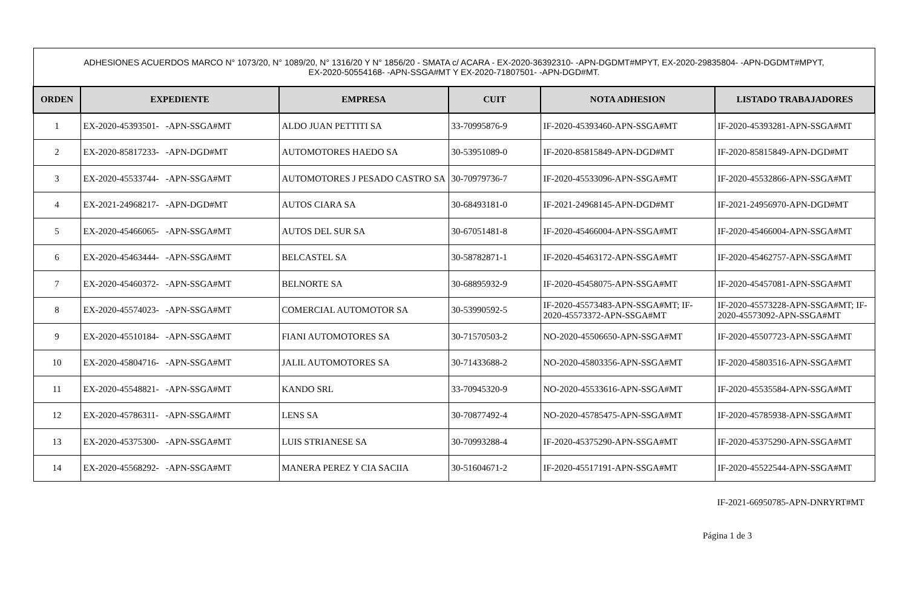| ADHESIONES ACUERDOS MARCO N° 1073/20, N° 1089/20, N° 1316/20 Y N° 1856/20 - SMATA c/ ACARA - EX-2020-36392310- -APN-DGDMT#MPYT, EX-2020-29835804- -APN-DGDMT#MPYT, EX-2020-50554168- -APN-SSGA#MT Y EX-2020-71807501- -APN-DGD#MT. | | | | | |
| ORDEN | EXPEDIENTE | EMPRESA | CUIT | NOTA ADHESION | LISTADO TRABAJADORES |
| 1 | EX-2020-45393501- -APN-SSGA#MT | ALDO JUAN PETTITI SA | 33-70995876-9 | IF-2020-45393460-APN-SSGA#MT | IF-2020-45393281-APN-SSGA#MT |
| 2 | EX-2020-85817233- -APN-DGD#MT | AUTOMOTORES HAEDO SA | 30-53951089-0 | IF-2020-85815849-APN-DGD#MT | IF-2020-85815849-APN-DGD#MT |
| 3 | EX-2020-45533744- -APN-SSGA#MT | AUTOMOTORES J PESADO CASTRO SA | 30-70979736-7 | IF-2020-45533096-APN-SSGA#MT | IF-2020-45532866-APN-SSGA#MT |
| 4 | EX-2021-24968217- -APN-DGD#MT | AUTOS CIARA SA | 30-68493181-0 | IF-2021-24968145-APN-DGD#MT | IF-2021-24956970-APN-DGD#MT |
| 5 | EX-2020-45466065- -APN-SSGA#MT | AUTOS DEL SUR SA | 30-67051481-8 | IF-2020-45466004-APN-SSGA#MT | IF-2020-45466004-APN-SSGA#MT |
| 6 | EX-2020-45463444- -APN-SSGA#MT | BELCASTEL SA | 30-58782871-1 | IF-2020-45463172-APN-SSGA#MT | IF-2020-45462757-APN-SSGA#MT |
| 7 | EX-2020-45460372- -APN-SSGA#MT | BELNORTE SA | 30-68895932-9 | IF-2020-45458075-APN-SSGA#MT | IF-2020-45457081-APN-SSGA#MT |
| 8 | EX-2020-45574023- -APN-SSGA#MT | COMERCIAL AUTOMOTOR SA | 30-53990592-5 | IF-2020-45573483-APN-SSGA#MT; IF-2020-45573372-APN-SSGA#MT | IF-2020-45573228-APN-SSGA#MT; IF-2020-45573092-APN-SSGA#MT |
| 9 | EX-2020-45510184- -APN-SSGA#MT | FIANI AUTOMOTORES SA | 30-71570503-2 | NO-2020-45506650-APN-SSGA#MT | IF-2020-45507723-APN-SSGA#MT |
| 10 | EX-2020-45804716- -APN-SSGA#MT | JALIL AUTOMOTORES SA | 30-71433688-2 | NO-2020-45803356-APN-SSGA#MT | IF-2020-45803516-APN-SSGA#MT |
| 11 | EX-2020-45548821- -APN-SSGA#MT | KANDO SRL | 33-70945320-9 | NO-2020-45533616-APN-SSGA#MT | IF-2020-45535584-APN-SSGA#MT |
| 12 | EX-2020-45786311- -APN-SSGA#MT | LENS SA | 30-70877492-4 | NO-2020-45785475-APN-SSGA#MT | IF-2020-45785938-APN-SSGA#MT |
| 13 | EX-2020-45375300- -APN-SSGA#MT | LUIS STRIANESE SA | 30-70993288-4 | IF-2020-45375290-APN-SSGA#MT | IF-2020-45375290-APN-SSGA#MT |
| 14 | EX-2020-45568292- -APN-SSGA#MT | MANERA PEREZ Y CIA SACIIA | 30-51604671-2 | IF-2020-45517191-APN-SSGA#MT | IF-2020-45522544-APN-SSGA#MT |
IF-2021-66950785-APN-DNRYRT#MT
Página 1 de 3